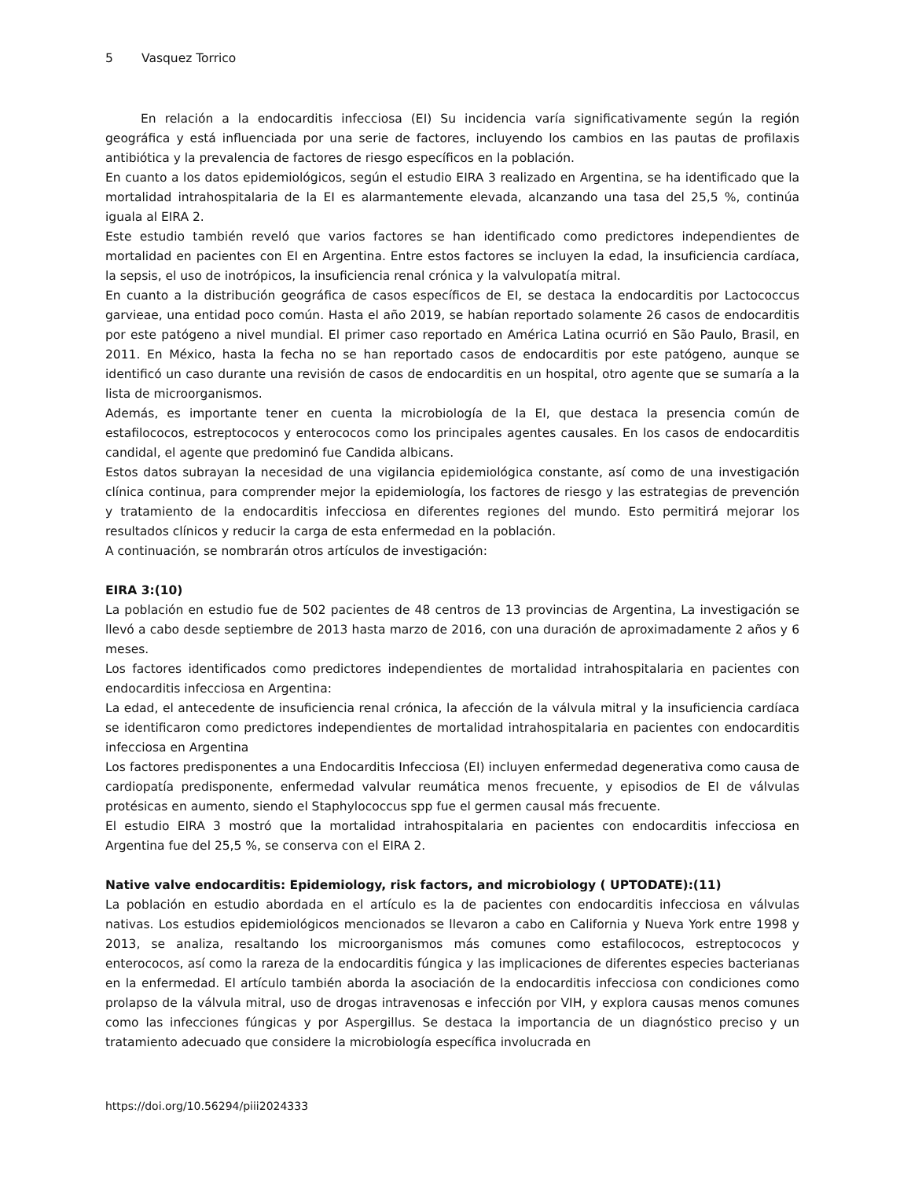5 Vasquez Torrico
En relación a la endocarditis infecciosa (EI) Su incidencia varía significativamente según la región geográfica y está influenciada por una serie de factores, incluyendo los cambios en las pautas de profilaxis antibiótica y la prevalencia de factores de riesgo específicos en la población.
En cuanto a los datos epidemiológicos, según el estudio EIRA 3 realizado en Argentina, se ha identificado que la mortalidad intrahospitalaria de la EI es alarmantemente elevada, alcanzando una tasa del 25,5 %, continúa iguala al EIRA 2.
Este estudio también reveló que varios factores se han identificado como predictores independientes de mortalidad en pacientes con EI en Argentina. Entre estos factores se incluyen la edad, la insuficiencia cardíaca, la sepsis, el uso de inotrópicos, la insuficiencia renal crónica y la valvulopatía mitral.
En cuanto a la distribución geográfica de casos específicos de EI, se destaca la endocarditis por Lactococcus garvieae, una entidad poco común. Hasta el año 2019, se habían reportado solamente 26 casos de endocarditis por este patógeno a nivel mundial. El primer caso reportado en América Latina ocurrió en São Paulo, Brasil, en 2011. En México, hasta la fecha no se han reportado casos de endocarditis por este patógeno, aunque se identificó un caso durante una revisión de casos de endocarditis en un hospital, otro agente que se sumaría a la lista de microorganismos.
Además, es importante tener en cuenta la microbiología de la EI, que destaca la presencia común de estafilococos, estreptococos y enterococos como los principales agentes causales. En los casos de endocarditis candidal, el agente que predominó fue Candida albicans.
Estos datos subrayan la necesidad de una vigilancia epidemiológica constante, así como de una investigación clínica continua, para comprender mejor la epidemiología, los factores de riesgo y las estrategias de prevención y tratamiento de la endocarditis infecciosa en diferentes regiones del mundo. Esto permitirá mejorar los resultados clínicos y reducir la carga de esta enfermedad en la población.
A continuación, se nombrarán otros artículos de investigación:
EIRA 3:(10)
La población en estudio fue de 502 pacientes de 48 centros de 13 provincias de Argentina, La investigación se llevó a cabo desde septiembre de 2013 hasta marzo de 2016, con una duración de aproximadamente 2 años y 6 meses.
Los factores identificados como predictores independientes de mortalidad intrahospitalaria en pacientes con endocarditis infecciosa en Argentina:
La edad, el antecedente de insuficiencia renal crónica, la afección de la válvula mitral y la insuficiencia cardíaca se identificaron como predictores independientes de mortalidad intrahospitalaria en pacientes con endocarditis infecciosa en Argentina
Los factores predisponentes a una Endocarditis Infecciosa (EI) incluyen enfermedad degenerativa como causa de cardiopatía predisponente, enfermedad valvular reumática menos frecuente, y episodios de EI de válvulas protésicas en aumento, siendo el Staphylococcus spp fue el germen causal más frecuente.
El estudio EIRA 3 mostró que la mortalidad intrahospitalaria en pacientes con endocarditis infecciosa en Argentina fue del 25,5 %, se conserva con el EIRA 2.
Native valve endocarditis: Epidemiology, risk factors, and microbiology ( UPTODATE):(11)
La población en estudio abordada en el artículo es la de pacientes con endocarditis infecciosa en válvulas nativas. Los estudios epidemiológicos mencionados se llevaron a cabo en California y Nueva York entre 1998 y 2013, se analiza, resaltando los microorganismos más comunes como estafilococos, estreptococos y enterococos, así como la rareza de la endocarditis fúngica y las implicaciones de diferentes especies bacterianas en la enfermedad. El artículo también aborda la asociación de la endocarditis infecciosa con condiciones como prolapso de la válvula mitral, uso de drogas intravenosas e infección por VIH, y explora causas menos comunes como las infecciones fúngicas y por Aspergillus. Se destaca la importancia de un diagnóstico preciso y un tratamiento adecuado que considere la microbiología específica involucrada en
https://doi.org/10.56294/piii2024333